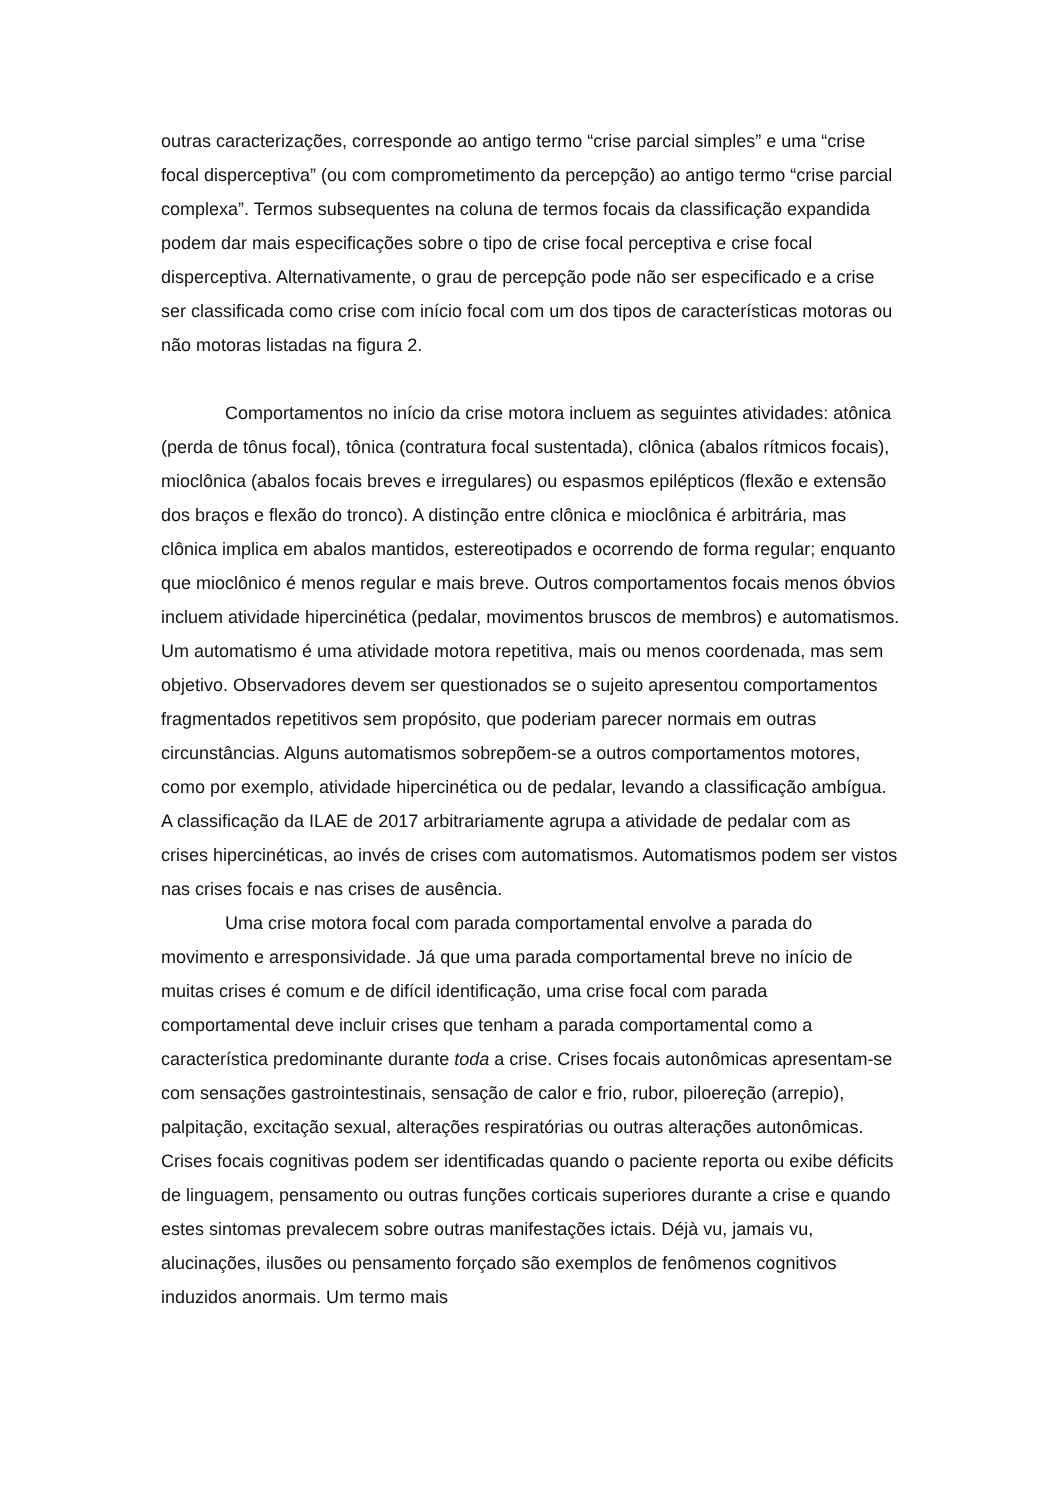outras caracterizações, corresponde ao antigo termo “crise parcial simples” e uma “crise focal disperceptiva” (ou com comprometimento da percepção) ao antigo termo “crise parcial complexa”. Termos subsequentes na coluna de termos focais da classificação expandida podem dar mais especificações sobre o tipo de crise focal perceptiva e crise focal disperceptiva. Alternativamente, o grau de percepção pode não ser especificado e a crise ser classificada como crise com início focal com um dos tipos de características motoras ou não motoras listadas na figura 2.
Comportamentos no início da crise motora incluem as seguintes atividades: atônica (perda de tônus focal), tônica (contratura focal sustentada), clônica (abalos rítmicos focais), mioclônica (abalos focais breves e irregulares) ou espasmos epilépticos (flexão e extensão dos braços e flexão do tronco). A distinção entre clônica e mioclônica é arbitrária, mas clônica implica em abalos mantidos, estereotipados e ocorrendo de forma regular; enquanto que mioclônico é menos regular e mais breve. Outros comportamentos focais menos óbvios incluem atividade hipercinética (pedalar, movimentos bruscos de membros) e automatismos. Um automatismo é uma atividade motora repetitiva, mais ou menos coordenada, mas sem objetivo. Observadores devem ser questionados se o sujeito apresentou comportamentos fragmentados repetitivos sem propósito, que poderiam parecer normais em outras circunstâncias. Alguns automatismos sobrepõem-se a outros comportamentos motores, como por exemplo, atividade hipercinética ou de pedalar, levando a classificação ambígua. A classificação da ILAE de 2017 arbitrariamente agrupa a atividade de pedalar com as crises hipercinéticas, ao invés de crises com automatismos. Automatismos podem ser vistos nas crises focais e nas crises de ausência.
Uma crise motora focal com parada comportamental envolve a parada do movimento e arresponsividade. Já que uma parada comportamental breve no início de muitas crises é comum e de difícil identificação, uma crise focal com parada comportamental deve incluir crises que tenham a parada comportamental como a característica predominante durante toda a crise. Crises focais autonômicas apresentam-se com sensações gastrointestinais, sensação de calor e frio, rubor, piloereção (arrepio), palpitação, excitação sexual, alterações respiratórias ou outras alterações autonômicas. Crises focais cognitivas podem ser identificadas quando o paciente reporta ou exibe déficits de linguagem, pensamento ou outras funções corticais superiores durante a crise e quando estes sintomas prevalecem sobre outras manifestações ictais. Déjà vu, jamais vu, alucinações, ilusões ou pensamento forçado são exemplos de fenômenos cognitivos induzidos anormais. Um termo mais